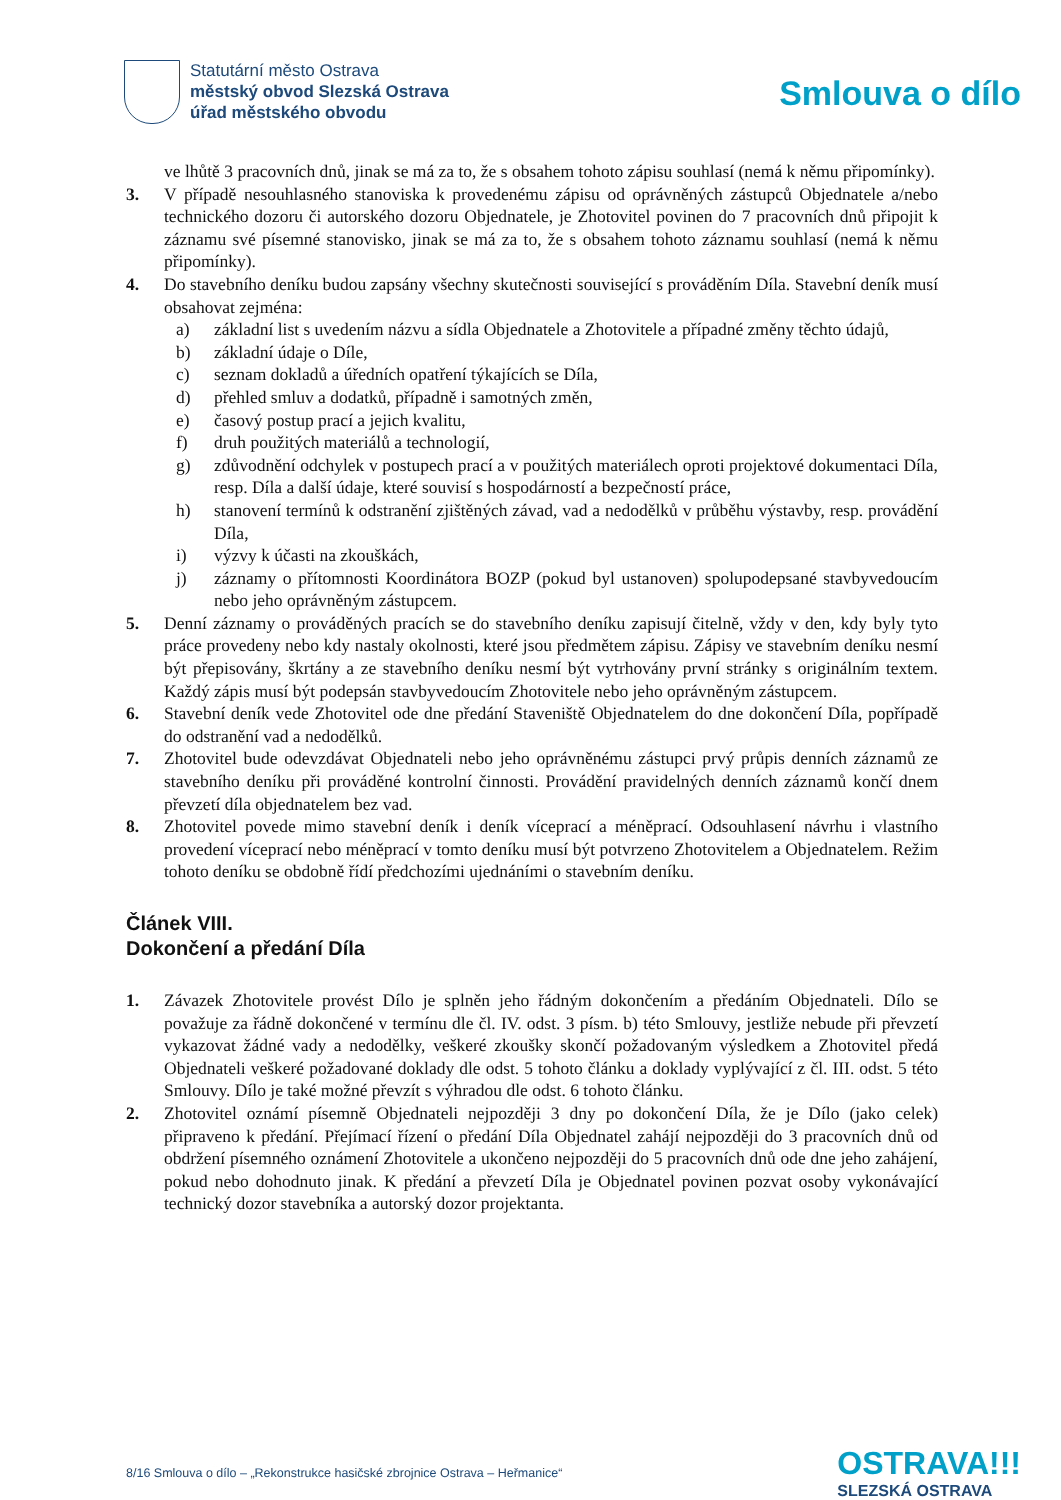Statutární město Ostrava
městský obvod Slezská Ostrava
úřad městského obvodu
Smlouva o dílo
ve lhůtě 3 pracovních dnů, jinak se má za to, že s obsahem tohoto zápisu souhlasí (nemá k němu připomínky).
3. V případě nesouhlasného stanoviska k provedenému zápisu od oprávněných zástupců Objednatele a/nebo technického dozoru či autorského dozoru Objednatele, je Zhotovitel povinen do 7 pracovních dnů připojit k záznamu své písemné stanovisko, jinak se má za to, že s obsahem tohoto záznamu souhlasí (nemá k němu připomínky).
4. Do stavebního deníku budou zapsány všechny skutečnosti související s prováděním Díla. Stavební deník musí obsahovat zejména:
a) základní list s uvedením názvu a sídla Objednatele a Zhotovitele a případné změny těchto údajů,
b) základní údaje o Díle,
c) seznam dokladů a úředních opatření týkajících se Díla,
d) přehled smluv a dodatků, případně i samotných změn,
e) časový postup prací a jejich kvalitu,
f) druh použitých materiálů a technologií,
g) zdůvodnění odchylek v postupech prací a v použitých materiálech oproti projektové dokumentaci Díla, resp. Díla a další údaje, které souvisí s hospodárností a bezpečností práce,
h) stanovení termínů k odstranění zjištěných závad, vad a nedodělků v průběhu výstavby, resp. provádění Díla,
i) výzvy k účasti na zkouškách,
j) záznamy o přítomnosti Koordinátora BOZP (pokud byl ustanoven) spolupodepsané stavbyvedoucím nebo jeho oprávněným zástupcem.
5. Denní záznamy o prováděných pracích se do stavebního deníku zapisují čitelně, vždy v den, kdy byly tyto práce provedeny nebo kdy nastaly okolnosti, které jsou předmětem zápisu. Zápisy ve stavebním deníku nesmí být přepisovány, škrtány a ze stavebního deníku nesmí být vytrhovány první stránky s originálním textem. Každý zápis musí být podepsán stavbyvedoucím Zhotovitele nebo jeho oprávněným zástupcem.
6. Stavební deník vede Zhotovitel ode dne předání Staveniště Objednatelem do dne dokončení Díla, popřípadě do odstranění vad a nedodělků.
7. Zhotovitel bude odevzdávat Objednateli nebo jeho oprávněnému zástupci prvý průpis denních záznamů ze stavebního deníku při prováděné kontrolní činnosti. Provádění pravidelných denních záznamů končí dnem převzetí díla objednatelem bez vad.
8. Zhotovitel povede mimo stavební deník i deník víceprací a méněprací. Odsouhlasení návrhu i vlastního provedení víceprací nebo méněprací v tomto deníku musí být potvrzeno Zhotovitelem a Objednatelem. Režim tohoto deníku se obdobně řídí předchozími ujednáními o stavebním deníku.
Článek VIII.
Dokončení a předání Díla
1. Závazek Zhotovitele provést Dílo je splněn jeho řádným dokončením a předáním Objednateli. Dílo se považuje za řádně dokončené v termínu dle čl. IV. odst. 3 písm. b) této Smlouvy, jestliže nebude při převzetí vykazovat žádné vady a nedodělky, veškeré zkoušky skončí požadovaným výsledkem a Zhotovitel předá Objednateli veškeré požadované doklady dle odst. 5 tohoto článku a doklady vyplývající z čl. III. odst. 5 této Smlouvy. Dílo je také možné převzít s výhradou dle odst. 6 tohoto článku.
2. Zhotovitel oznámí písemně Objednateli nejpozději 3 dny po dokončení Díla, že je Dílo (jako celek) připraveno k předání. Přejímací řízení o předání Díla Objednatel zahájí nejpozději do 3 pracovních dnů od obdržení písemného oznámení Zhotovitele a ukončeno nejpozději do 5 pracovních dnů ode dne jeho zahájení, pokud nebo dohodnuto jinak. K předání a převzetí Díla je Objednatel povinen pozvat osoby vykonávající technický dozor stavebníka a autorský dozor projektanta.
8/16 Smlouva o dílo – „Rekonstrukce hasičské zbrojnice Ostrava – Heřmanice“
OSTRAVA!!!
SLEZSKÁ OSTRAVA